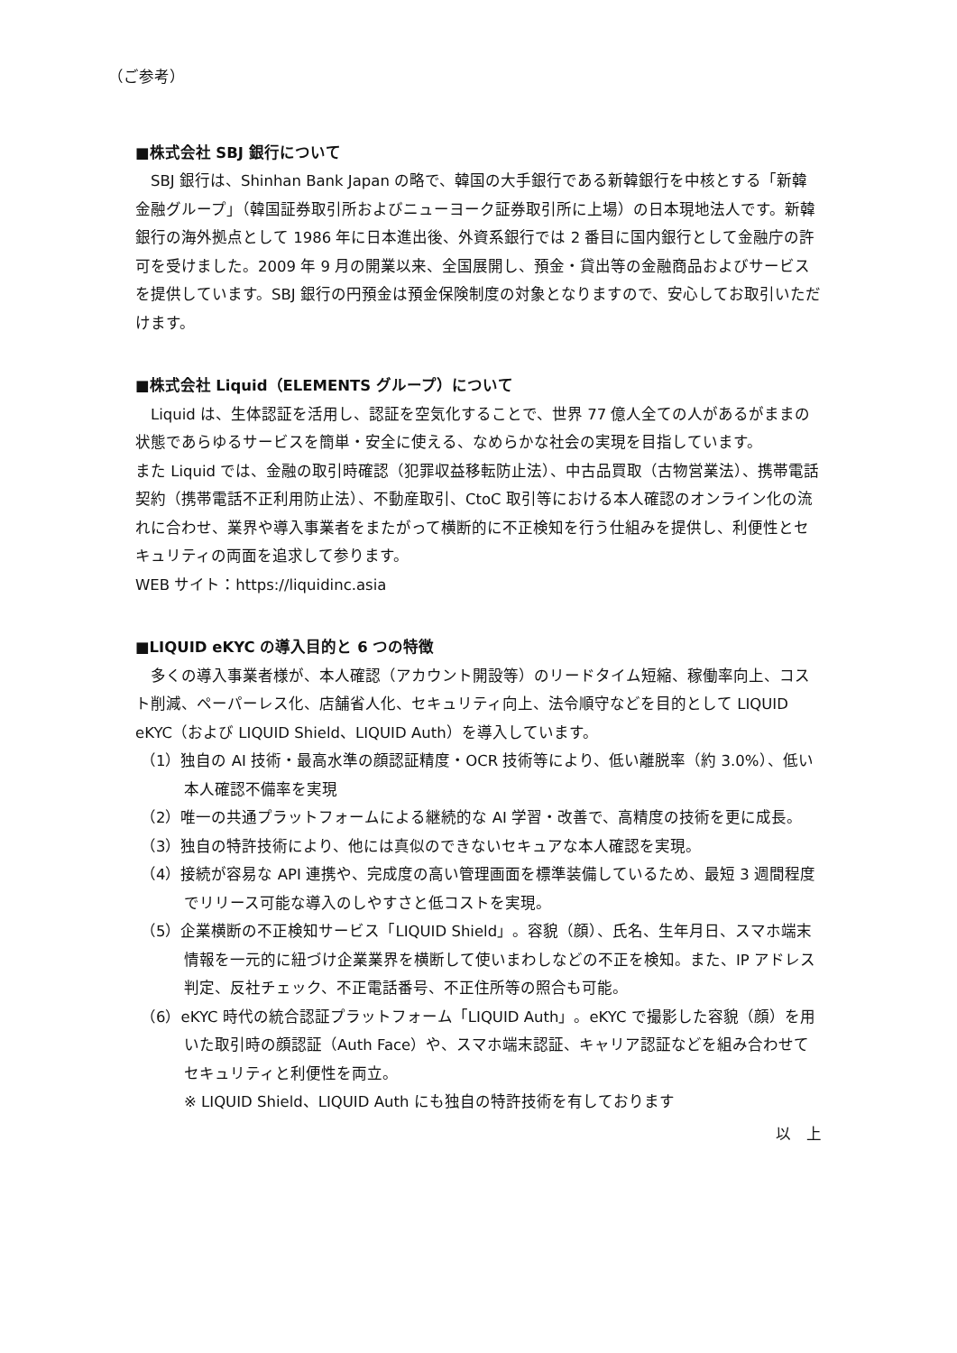（ご参考）
■株式会社 SBJ 銀行について
　SBJ 銀行は、Shinhan Bank Japan の略で、韓国の大手銀行である新韓銀行を中核とする「新韓金融グループ」（韓国証券取引所およびニューヨーク証券取引所に上場）の日本現地法人です。新韓銀行の海外拠点として 1986 年に日本進出後、外資系銀行では 2 番目に国内銀行として金融庁の許可を受けました。2009 年 9 月の開業以来、全国展開し、預金・貸出等の金融商品およびサービスを提供しています。SBJ 銀行の円預金は預金保険制度の対象となりますので、安心してお取引いただけます。
■株式会社 Liquid（ELEMENTS グループ）について
　Liquid は、生体認証を活用し、認証を空気化することで、世界 77 億人全ての人があるがままの状態であらゆるサービスを簡単・安全に使える、なめらかな社会の実現を目指しています。
また Liquid では、金融の取引時確認（犯罪収益移転防止法）、中古品買取（古物営業法）、携帯電話契約（携帯電話不正利用防止法）、不動産取引、CtoC 取引等における本人確認のオンライン化の流れに合わせ、業界や導入事業者をまたがって横断的に不正検知を行う仕組みを提供し、利便性とセキュリティの両面を追求して参ります。
WEB サイト：https://liquidinc.asia
■LIQUID eKYC の導入目的と 6 つの特徴
　多くの導入事業者様が、本人確認（アカウント開設等）のリードタイム短縮、稼働率向上、コスト削減、ペーパーレス化、店舗省人化、セキュリティ向上、法令順守などを目的として LIQUID eKYC（および LIQUID Shield、LIQUID Auth）を導入しています。
（1）独自の AI 技術・最高水準の顔認証精度・OCR 技術等により、低い離脱率（約 3.0%）、低い本人確認不備率を実現
（2）唯一の共通プラットフォームによる継続的な AI 学習・改善で、高精度の技術を更に成長。
（3）独自の特許技術により、他には真似のできないセキュアな本人確認を実現。
（4）接続が容易な API 連携や、完成度の高い管理画面を標準装備しているため、最短 3 週間程度でリリース可能な導入のしやすさと低コストを実現。
（5）企業横断の不正検知サービス「LIQUID Shield」。容貌（顔）、氏名、生年月日、スマホ端末情報を一元的に紐づけ企業業界を横断して使いまわしなどの不正を検知。また、IP アドレス判定、反社チェック、不正電話番号、不正住所等の照合も可能。
（6）eKYC 時代の統合認証プラットフォーム「LIQUID Auth」。eKYC で撮影した容貌（顔）を用いた取引時の顔認証（Auth Face）や、スマホ端末認証、キャリア認証などを組み合わせてセキュリティと利便性を両立。
※ LIQUID Shield、LIQUID Auth にも独自の特許技術を有しております
以　上